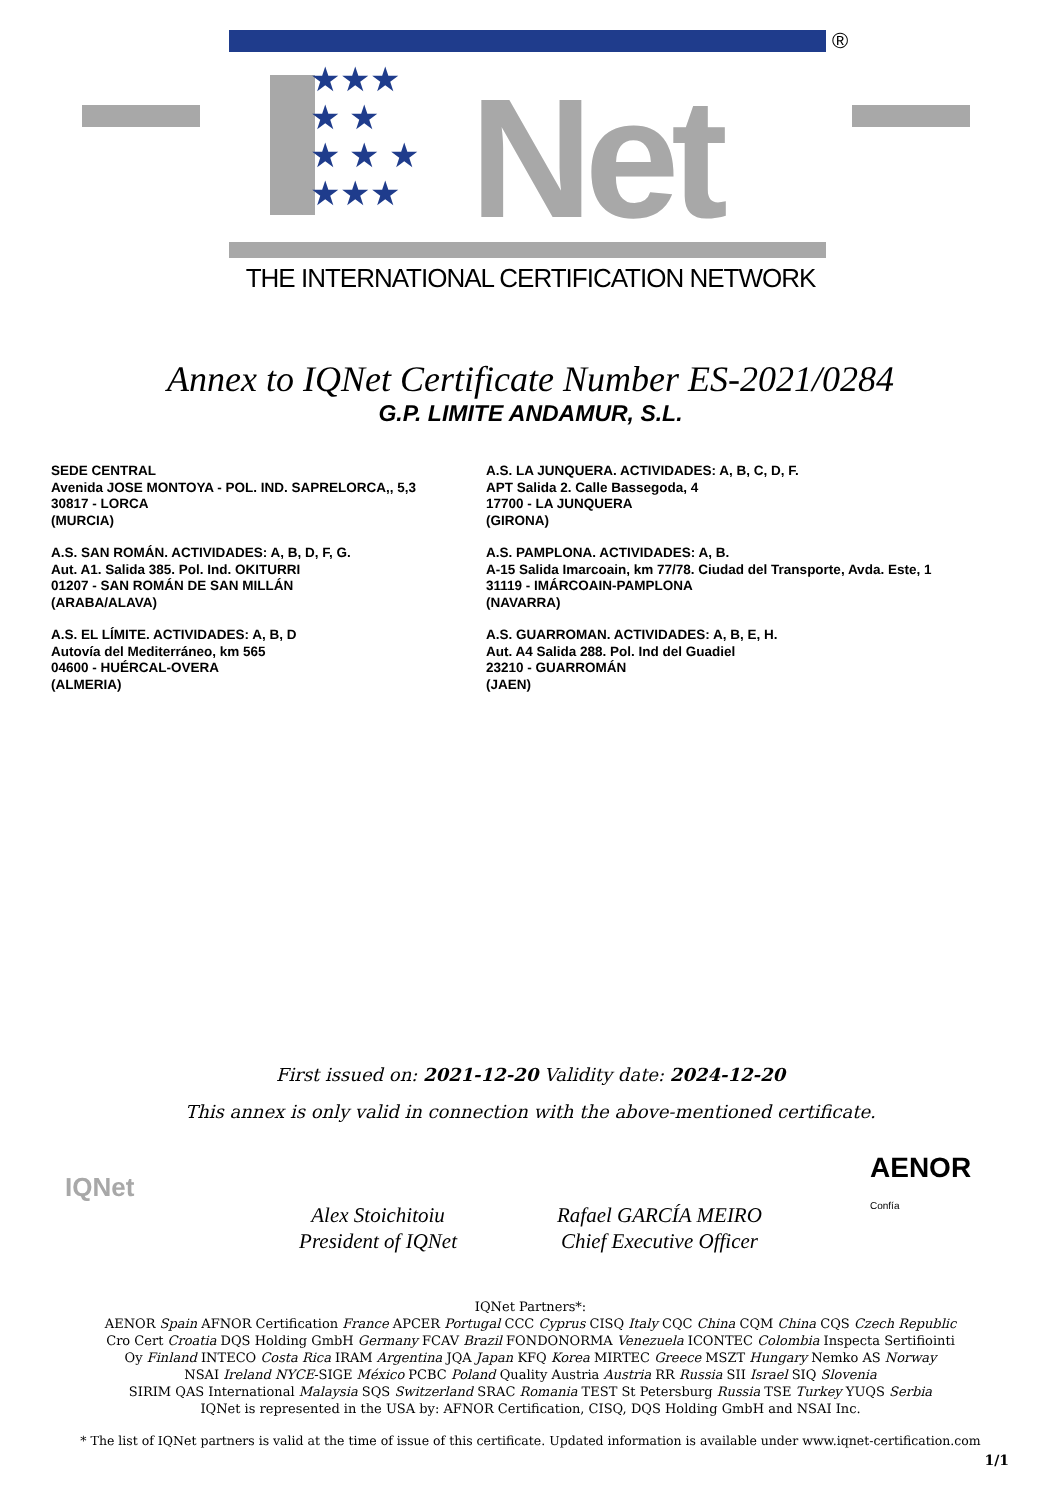★★★
★ ★
★ ★ ★
★★★
Net
®
THE INTERNATIONAL CERTIFICATION NETWORK
Annex to IQNet Certificate Number ES-2021/0284
G.P. LIMITE ANDAMUR, S.L.
SEDE CENTRAL
Avenida JOSE MONTOYA - POL. IND. SAPRELORCA,, 5,3
30817 - LORCA
(MURCIA)
A.S. SAN ROMÁN. ACTIVIDADES: A, B, D, F, G.
Aut. A1. Salida 385. Pol. Ind. OKITURRI
01207 - SAN ROMÁN DE SAN MILLÁN
(ARABA/ALAVA)
A.S. EL LÍMITE. ACTIVIDADES: A, B, D
Autovía del Mediterráneo, km 565
04600 - HUÉRCAL-OVERA
(ALMERIA)
A.S. LA JUNQUERA. ACTIVIDADES: A, B, C, D, F.
APT Salida 2. Calle Bassegoda, 4
17700 - LA JUNQUERA
(GIRONA)
A.S. PAMPLONA. ACTIVIDADES: A, B.
A-15 Salida Imarcoain, km 77/78. Ciudad del Transporte, Avda. Este, 1
31119 - IMÁRCOAIN-PAMPLONA
(NAVARRA)
A.S. GUARROMAN. ACTIVIDADES: A, B, E, H.
Aut. A4 Salida 288. Pol. Ind del Guadiel
23210 - GUARROMÁN
(JAEN)
First issued on: 2021-12-20 Validity date: 2024-12-20
This annex is only valid in connection with the above-mentioned certificate.
AENOR
Confía
IQNet
Alex Stoichitoiu
President of IQNet
Rafael GARCÍA MEIRO
Chief Executive Officer
IQNet Partners*:
AENOR Spain AFNOR Certification France APCER Portugal CCC Cyprus CISQ Italy CQC China CQM China CQS Czech Republic
Cro Cert Croatia DQS Holding GmbH Germany FCAV Brazil FONDONORMA Venezuela ICONTEC Colombia Inspecta Sertifiointi
Oy Finland INTECO Costa Rica IRAM Argentina JQA Japan KFQ Korea MIRTEC Greece MSZT Hungary Nemko AS Norway
NSAI Ireland NYCE-SIGE México PCBC Poland Quality Austria Austria RR Russia SII Israel SIQ Slovenia
SIRIM QAS International Malaysia SQS Switzerland SRAC Romania TEST St Petersburg Russia TSE Turkey YUQS Serbia
IQNet is represented in the USA by: AFNOR Certification, CISQ, DQS Holding GmbH and NSAI Inc.
* The list of IQNet partners is valid at the time of issue of this certificate. Updated information is available under www.iqnet-certification.com
1/1